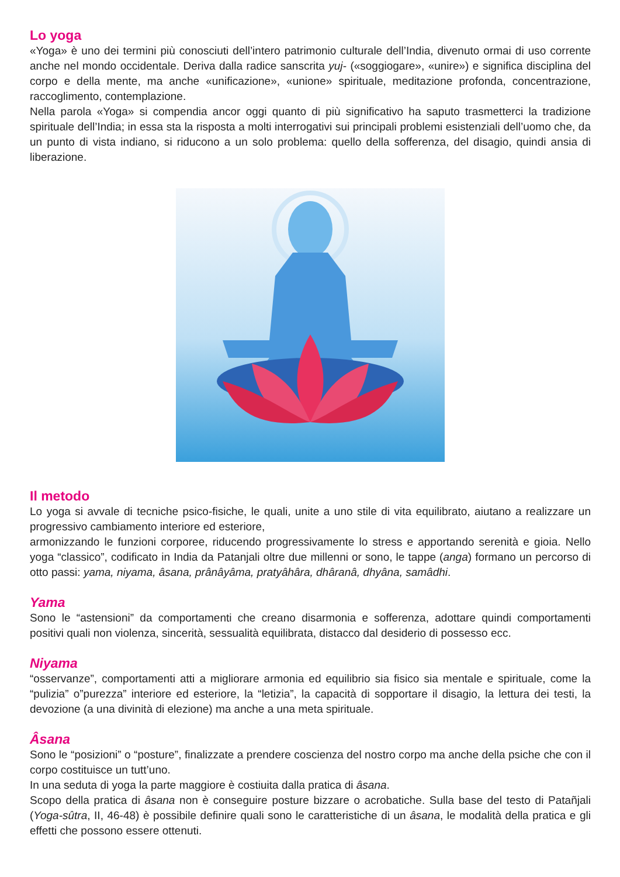Lo yoga
«Yoga» è uno dei termini più conosciuti dell’intero patrimonio culturale dell’India, divenuto ormai di uso corrente anche nel mondo occidentale. Deriva dalla radice sanscrita yuj- («soggiogare», «unire») e significa disciplina del corpo e della mente, ma anche «unificazione», «unione» spirituale, meditazione profonda, concentrazione, raccoglimento, contemplazione.
Nella parola «Yoga» si compendia ancor oggi quanto di più significativo ha saputo trasmetterci la tradizione spirituale dell’India; in essa sta la risposta a molti interrogativi sui principali problemi esistenziali dell’uomo che, da un punto di vista indiano, si riducono a un solo problema: quello della sofferenza, del disagio, quindi ansia di liberazione.
Il metodo
Lo yoga si avvale di tecniche psico-fisiche, le quali, unite a uno stile di vita equilibrato, aiutano a realizzare un progressivo cambiamento interiore ed esteriore,
armonizzando le funzioni corporee, riducendo progressivamente lo stress e apportando serenità e gioia. Nello yoga “classico”, codificato in India da Patanjali oltre due millenni or sono, le tappe (anga) formano un percorso di otto passi: yama, niyama, âsana, prânâyâma, pratyâhâra, dhâranâ, dhyâna, samâdhi.
Yama
Sono le “astensioni” da comportamenti che creano disarmonia e sofferenza, adottare quindi comportamenti positivi quali non violenza, sincerità, sessualità equilibrata, distacco dal desiderio di possesso ecc.
Niyama
“osservanze”, comportamenti atti a migliorare armonia ed equilibrio sia fisico sia mentale e spirituale, come la “pulizia” o”purezza” interiore ed esteriore, la “letizia”, la capacità di sopportare il disagio, la lettura dei testi, la devozione (a una divinità di elezione) ma anche a una meta spirituale.
Âsana
Sono le “posizioni” o “posture”, finalizzate a prendere coscienza del nostro corpo ma anche della psiche che con il corpo costituisce un tutt’uno.
In una seduta di yoga la parte maggiore è costiuita dalla pratica di âsana.
Scopo della pratica di âsana non è conseguire posture bizzare o acrobatiche. Sulla base del testo di Patañjali (Yoga-sûtra, II, 46-48) è possibile definire quali sono le caratteristiche di un âsana, le modalità della pratica e gli effetti che possono essere ottenuti.